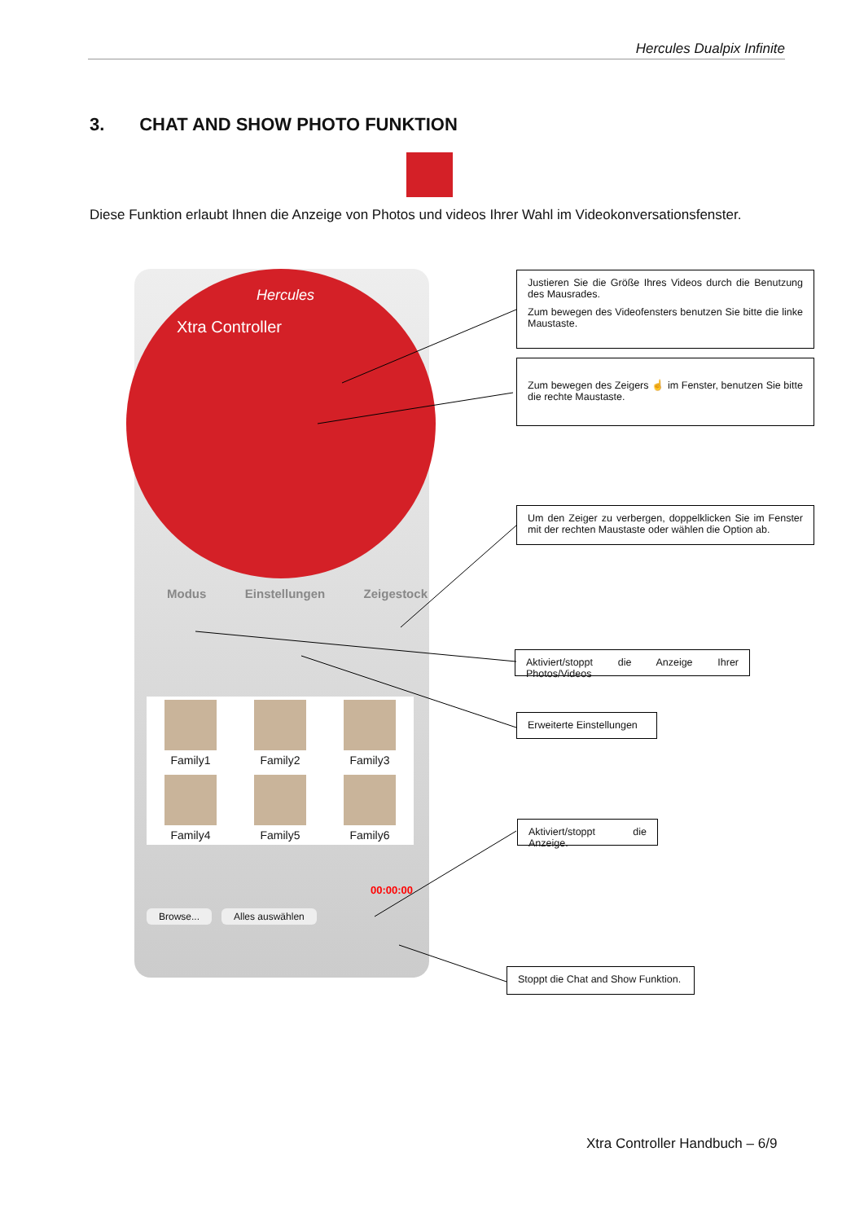Hercules Dualpix Infinite
3. CHAT AND SHOW PHOTO FUNKTION
Diese Funktion erlaubt Ihnen die Anzeige von Photos und videos Ihrer Wahl im Videokonversationsfenster.
Hercules
Xtra Controller
Modus Einstellungen Zeigestock
Family1
Family2
Family3
Family4
Family5
Family6
00:00:00
Browse... Alles auswählen
Justieren Sie die Größe Ihres Videos durch die Benutzung des Mausrades.
Zum bewegen des Videofensters benutzen Sie bitte die linke Maustaste.
Zum bewegen des Zeigers ☝ im Fenster, benutzen Sie bitte die rechte Maustaste.
Um den Zeiger zu verbergen, doppelklicken Sie im Fenster mit der rechten Maustaste oder wählen die Option ab.
Aktiviert/stoppt die Anzeige Ihrer Photos/Videos
Erweiterte Einstellungen
Aktiviert/stoppt die Anzeige.
Stoppt die Chat and Show Funktion.
Xtra Controller Handbuch – 6/9